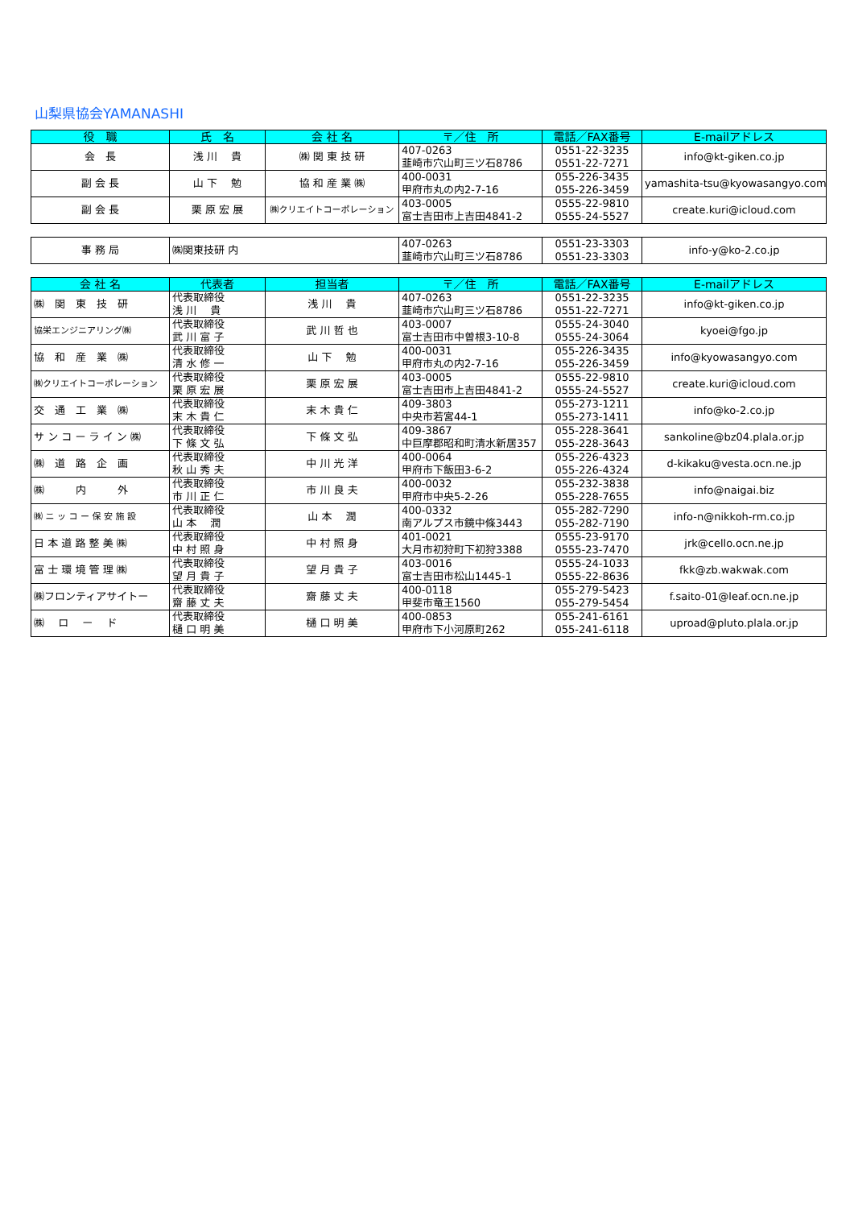山梨県協会YAMANASHI
| 役 職 | 氏 名 | 会 社 名 | 〒／住 所 | 電話／FAX番号 | E-mailアドレス |
| --- | --- | --- | --- | --- | --- |
| 会 長 | 浅 川 貴 | ㈱ 関 東 技 研 | 407-0263 韮崎市穴山町三ツ石8786 | 0551-22-3235 0551-22-7271 | info@kt-giken.co.jp |
| 副 会 長 | 山 下 勉 | 協 和 産 業 ㈱ | 400-0031 甲府市丸の内2-7-16 | 055-226-3435 055-226-3459 | yamashita-tsu@kyowasangyo.com |
| 副 会 長 | 栗 原 宏 展 | ㈱クリエイトコーポレーション | 403-0005 富士吉田市上吉田4841-2 | 0555-22-9810 0555-24-5527 | create.kuri@icloud.com |
| 事 務 局 | ㈱関東技研 内 | 407-0263 韮崎市穴山町三ツ石8786 | 0551-23-3303 0551-23-3303 | info-y@ko-2.co.jp |
| 会 社 名 | 代表者 | 担当者 | 〒／住 所 | 電話／FAX番号 | E-mailアドレス |
| --- | --- | --- | --- | --- | --- |
| ㈱ 関 東 技 研 | 代表取締役 浅 川 貴 | 浅 川 貴 | 407-0263 韮崎市穴山町三ツ石8786 | 0551-22-3235 0551-22-7271 | info@kt-giken.co.jp |
| 協栄エンジニアリング㈱ | 代表取締役 武 川 富 子 | 武 川 哲 也 | 403-0007 富士吉田市中曽根3-10-8 | 0555-24-3040 0555-24-3064 | kyoei@fgo.jp |
| 協 和 産 業 ㈱ | 代表取締役 清 水 修 一 | 山 下 勉 | 400-0031 甲府市丸の内2-7-16 | 055-226-3435 055-226-3459 | info@kyowasangyo.com |
| ㈱クリエイトコーポレーション | 代表取締役 栗 原 宏 展 | 栗 原 宏 展 | 403-0005 富士吉田市上吉田4841-2 | 0555-22-9810 0555-24-5527 | create.kuri@icloud.com |
| 交 通 工 業 ㈱ | 代表取締役 末 木 貴 仁 | 末 木 貴 仁 | 409-3803 中央市若宮44-1 | 055-273-1211 055-273-1411 | info@ko-2.co.jp |
| サ ン コ ー ラ イ ン ㈱ | 代表取締役 下 條 文 弘 | 下 條 文 弘 | 409-3867 中巨摩郡昭和町清水新居357 | 055-228-3641 055-228-3643 | sankoline@bz04.plala.or.jp |
| ㈱ 道 路 企 画 | 代表取締役 秋 山 秀 夫 | 中 川 光 洋 | 400-0064 甲府市下飯田3-6-2 | 055-226-4323 055-226-4324 | d-kikaku@vesta.ocn.ne.jp |
| ㈱ 内 外 | 代表取締役 市 川 正 仁 | 市 川 良 夫 | 400-0032 甲府市中央5-2-26 | 055-232-3838 055-228-7655 | info@naigai.biz |
| ㈱ ニ ッ コ ー 保 安 施 設 | 代表取締役 山 本 潤 | 山 本 潤 | 400-0332 南アルプス市鏡中條3443 | 055-282-7290 055-282-7190 | info-n@nikkoh-rm.co.jp |
| 日 本 道 路 整 美 ㈱ | 代表取締役 中 村 照 身 | 中 村 照 身 | 401-0021 大月市初狩町下初狩3388 | 0555-23-9170 0555-23-7470 | jrk@cello.ocn.ne.jp |
| 富 士 環 境 管 理 ㈱ | 代表取締役 望 月 貴 子 | 望 月 貴 子 | 403-0016 富士吉田市松山1445-1 | 0555-24-1033 0555-22-8636 | fkk@zb.wakwak.com |
| ㈱フロンティアサイトー | 代表取締役 齋 藤 丈 夫 | 齋 藤 丈 夫 | 400-0118 甲斐市竜王1560 | 055-279-5423 055-279-5454 | f.saito-01@leaf.ocn.ne.jp |
| ㈱ ロ ー ド | 代表取締役 樋 口 明 美 | 樋 口 明 美 | 400-0853 甲府市下小河原町262 | 055-241-6161 055-241-6118 | uproad@pluto.plala.or.jp |